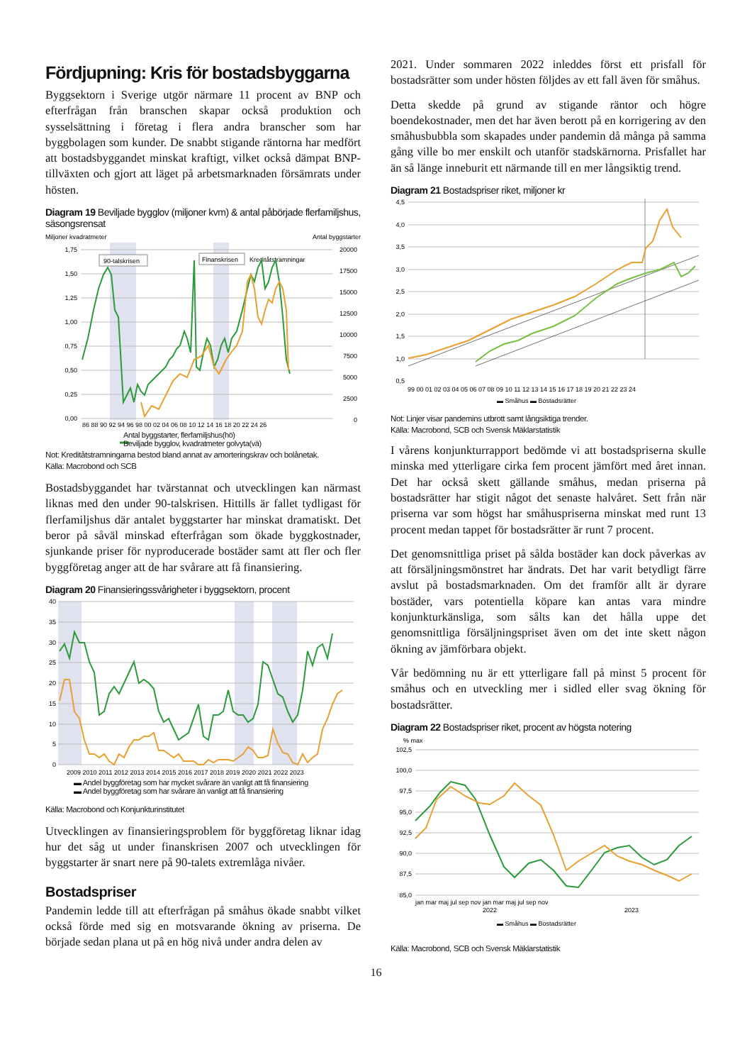Fördjupning: Kris för bostadsbyggarna
Byggsektorn i Sverige utgör närmare 11 procent av BNP och efterfrågan från branschen skapar också produktion och sysselsättning i företag i flera andra branscher som har byggbolagen som kunder. De snabbt stigande räntorna har medfört att bostadsbyggandet minskat kraftigt, vilket också dämpat BNP-tillväxten och gjort att läget på arbetsmarknaden försämrats under hösten.
Diagram 19 Beviljade bygglov (miljoner kvm) & antal påbörjade flerfamiljshus, säsongsrensat
Miljoner kvadratmeter
Antal byggstarter
1,75
1,50
1,25
1,00
0,75
0,50
0,25
0,00
20000
17500
15000
12500
10000
7500
5000
2500
0
86 88 90 92 94 96 98 00 02 04 06 08 10 12 14 16 18 20 22 24 26
90-talskrisen
Finanskrisen
Kreditåtstramningar
Antal byggstarter, flerfamiljshus(hö)
Beviljade bygglov, kvadratmeter golvyta(vä)
Not: Kreditåtstramningarna bestod bland annat av amorteringskrav och bolånetak.
Källa: Macrobond och SCB
Bostadsbyggandet har tvärstannat och utvecklingen kan närmast liknas med den under 90-talskrisen. Hittills är fallet tydligast för flerfamiljshus där antalet byggstarter har minskat dramatiskt. Det beror på såväl minskad efterfrågan som ökade byggkostnader, sjunkande priser för nyproducerade bostäder samt att fler och fler byggföretag anger att de har svårare att få finansiering.
Diagram 20 Finansieringssvårigheter i byggsektorn, procent
40
35
30
25
20
15
10
5
0
2009 2010 2011 2012 2013 2014 2015 2016 2017 2018 2019 2020 2021 2022 2023
▬ Andel byggföretag som har mycket svårare än vanligt att få finansiering
▬ Andel byggföretag som har svårare än vanligt att få finansiering
Källa: Macrobond och Konjunkturinstitutet
Utvecklingen av finansieringsproblem för byggföretag liknar idag hur det såg ut under finanskrisen 2007 och utvecklingen för byggstarter är snart nere på 90-talets extremlåga nivåer.
Bostadspriser
Pandemin ledde till att efterfrågan på småhus ökade snabbt vilket också förde med sig en motsvarande ökning av priserna. De började sedan plana ut på en hög nivå under andra delen av
2021. Under sommaren 2022 inleddes först ett prisfall för bostadsrätter som under hösten följdes av ett fall även för småhus.
Detta skedde på grund av stigande räntor och högre boendekostnader, men det har även berott på en korrigering av den småhusbubbla som skapades under pandemin då många på samma gång ville bo mer enskilt och utanför stadskärnorna. Prisfallet har än så länge inneburit ett närmande till en mer långsiktig trend.
Diagram 21 Bostadspriser riket, miljoner kr
4,5
4,0
3,5
3,0
2,5
2,0
1,5
1,0
0,5
99 00 01 02 03 04 05 06 07 08 09 10 11 12 13 14 15 16 17 18 19 20 21 22 23 24
▬ Småhus ▬ Bostadsrätter
Not: Linjer visar pandemins utbrott samt långsiktiga trender.
Källa: Macrobond, SCB och Svensk Mäklarstatistik
I vårens konjunkturrapport bedömde vi att bostadspriserna skulle minska med ytterligare cirka fem procent jämfört med året innan. Det har också skett gällande småhus, medan priserna på bostadsrätter har stigit något det senaste halvåret. Sett från när priserna var som högst har småhuspriserna minskat med runt 13 procent medan tappet för bostadsrätter är runt 7 procent.
Det genomsnittliga priset på sålda bostäder kan dock påverkas av att försäljningsmönstret har ändrats. Det har varit betydligt färre avslut på bostadsmarknaden. Om det framför allt är dyrare bostäder, vars potentiella köpare kan antas vara mindre konjunkturkänsliga, som sålts kan det hålla uppe det genomsnittliga försäljningspriset även om det inte skett någon ökning av jämförbara objekt.
Vår bedömning nu är ett ytterligare fall på minst 5 procent för småhus och en utveckling mer i sidled eller svag ökning för bostadsrätter.
Diagram 22 Bostadspriser riket, procent av högsta notering
% max
102,5
100,0
97,5
95,0
92,5
90,0
87,5
85,0
jan mar maj jul sep nov jan mar maj jul sep nov
2022
2023
▬ Småhus ▬ Bostadsrätter
Källa: Macrobond, SCB och Svensk Mäklarstatistik
16